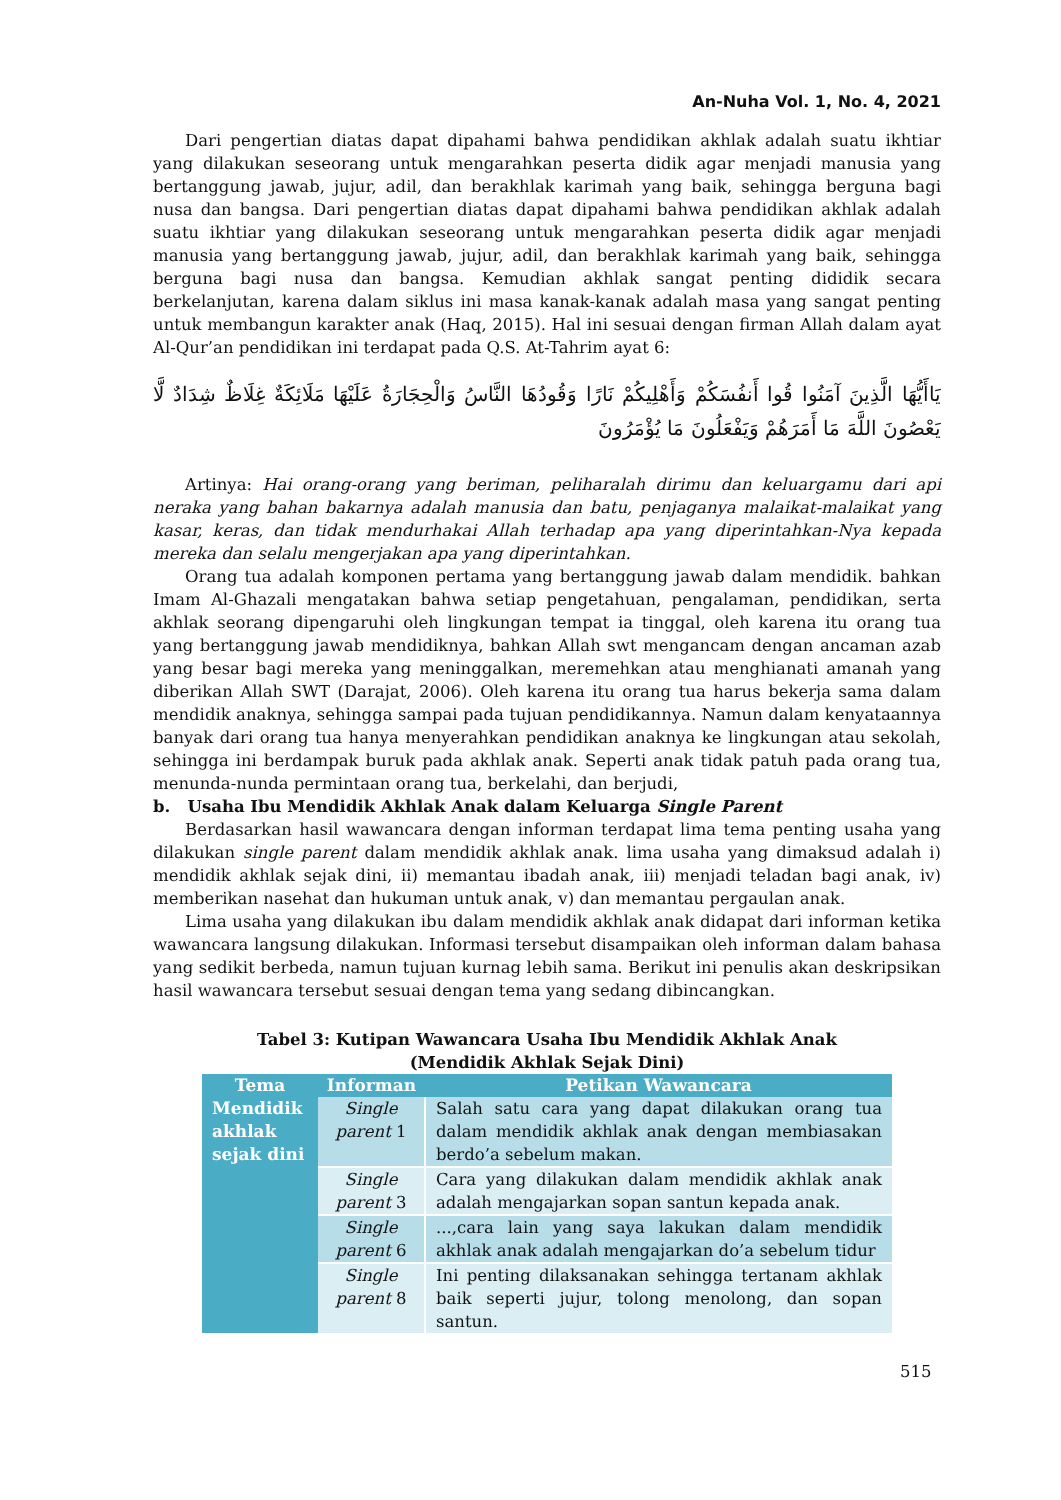An-Nuha Vol. 1, No. 4, 2021
Dari pengertian diatas dapat dipahami bahwa pendidikan akhlak adalah suatu ikhtiar yang dilakukan seseorang untuk mengarahkan peserta didik agar menjadi manusia yang bertanggung jawab, jujur, adil, dan berakhlak karimah yang baik, sehingga berguna bagi nusa dan bangsa. Dari pengertian diatas dapat dipahami bahwa pendidikan akhlak adalah suatu ikhtiar yang dilakukan seseorang untuk mengarahkan peserta didik agar menjadi manusia yang bertanggung jawab, jujur, adil, dan berakhlak karimah yang baik, sehingga berguna bagi nusa dan bangsa. Kemudian akhlak sangat penting dididik secara berkelanjutan, karena dalam siklus ini masa kanak-kanak adalah masa yang sangat penting untuk membangun karakter anak (Haq, 2015). Hal ini sesuai dengan firman Allah dalam ayat Al-Qur’an pendidikan ini terdapat pada Q.S. At-Tahrim ayat 6:
يَاأَيُّهَا الَّذِينَ آمَنُوا قُوا أَنفُسَكُمْ وَأَهْلِيكُمْ نَارًا وَقُودُهَا النَّاسُ وَالْحِجَارَةُ عَلَيْهَا مَلَائِكَةٌ غِلَاظٌ شِدَادٌ لَّا يَعْصُونَ اللَّهَ مَا أَمَرَهُمْ وَيَفْعَلُونَ مَا يُؤْمَرُونَ
Artinya: Hai orang-orang yang beriman, peliharalah dirimu dan keluargamu dari api neraka yang bahan bakarnya adalah manusia dan batu, penjaganya malaikat-malaikat yang kasar, keras, dan tidak mendurhakai Allah terhadap apa yang diperintahkan-Nya kepada mereka dan selalu mengerjakan apa yang diperintahkan.
Orang tua adalah komponen pertama yang bertanggung jawab dalam mendidik. bahkan Imam Al-Ghazali mengatakan bahwa setiap pengetahuan, pengalaman, pendidikan, serta akhlak seorang dipengaruhi oleh lingkungan tempat ia tinggal, oleh karena itu orang tua yang bertanggung jawab mendidiknya, bahkan Allah swt mengancam dengan ancaman azab yang besar bagi mereka yang meninggalkan, meremehkan atau menghianati amanah yang diberikan Allah SWT (Darajat, 2006). Oleh karena itu orang tua harus bekerja sama dalam mendidik anaknya, sehingga sampai pada tujuan pendidikannya. Namun dalam kenyataannya banyak dari orang tua hanya menyerahkan pendidikan anaknya ke lingkungan atau sekolah, sehingga ini berdampak buruk pada akhlak anak. Seperti anak tidak patuh pada orang tua, menunda-nunda permintaan orang tua, berkelahi, dan berjudi,
b. Usaha Ibu Mendidik Akhlak Anak dalam Keluarga Single Parent
Berdasarkan hasil wawancara dengan informan terdapat lima tema penting usaha yang dilakukan single parent dalam mendidik akhlak anak. lima usaha yang dimaksud adalah i) mendidik akhlak sejak dini, ii) memantau ibadah anak, iii) menjadi teladan bagi anak, iv) memberikan nasehat dan hukuman untuk anak, v) dan memantau pergaulan anak.
Lima usaha yang dilakukan ibu dalam mendidik akhlak anak didapat dari informan ketika wawancara langsung dilakukan. Informasi tersebut disampaikan oleh informan dalam bahasa yang sedikit berbeda, namun tujuan kurnag lebih sama. Berikut ini penulis akan deskripsikan hasil wawancara tersebut sesuai dengan tema yang sedang dibincangkan.
Tabel 3: Kutipan Wawancara Usaha Ibu Mendidik Akhlak Anak
(Mendidik Akhlak Sejak Dini)
| Tema | Informan | Petikan Wawancara |
| --- | --- | --- |
| Mendidik akhlak sejak dini | Single parent 1 | Salah satu cara yang dapat dilakukan orang tua dalam mendidik akhlak anak dengan membiasakan berdo’a sebelum makan. |
| | Single parent 3 | Cara yang dilakukan dalam mendidik akhlak anak adalah mengajarkan sopan santun kepada anak. |
| | Single parent 6 | ...,cara lain yang saya lakukan dalam mendidik akhlak anak adalah mengajarkan do’a sebelum tidur |
| | Single parent 8 | Ini penting dilaksanakan sehingga tertanam akhlak baik seperti jujur, tolong menolong, dan sopan santun. |
515